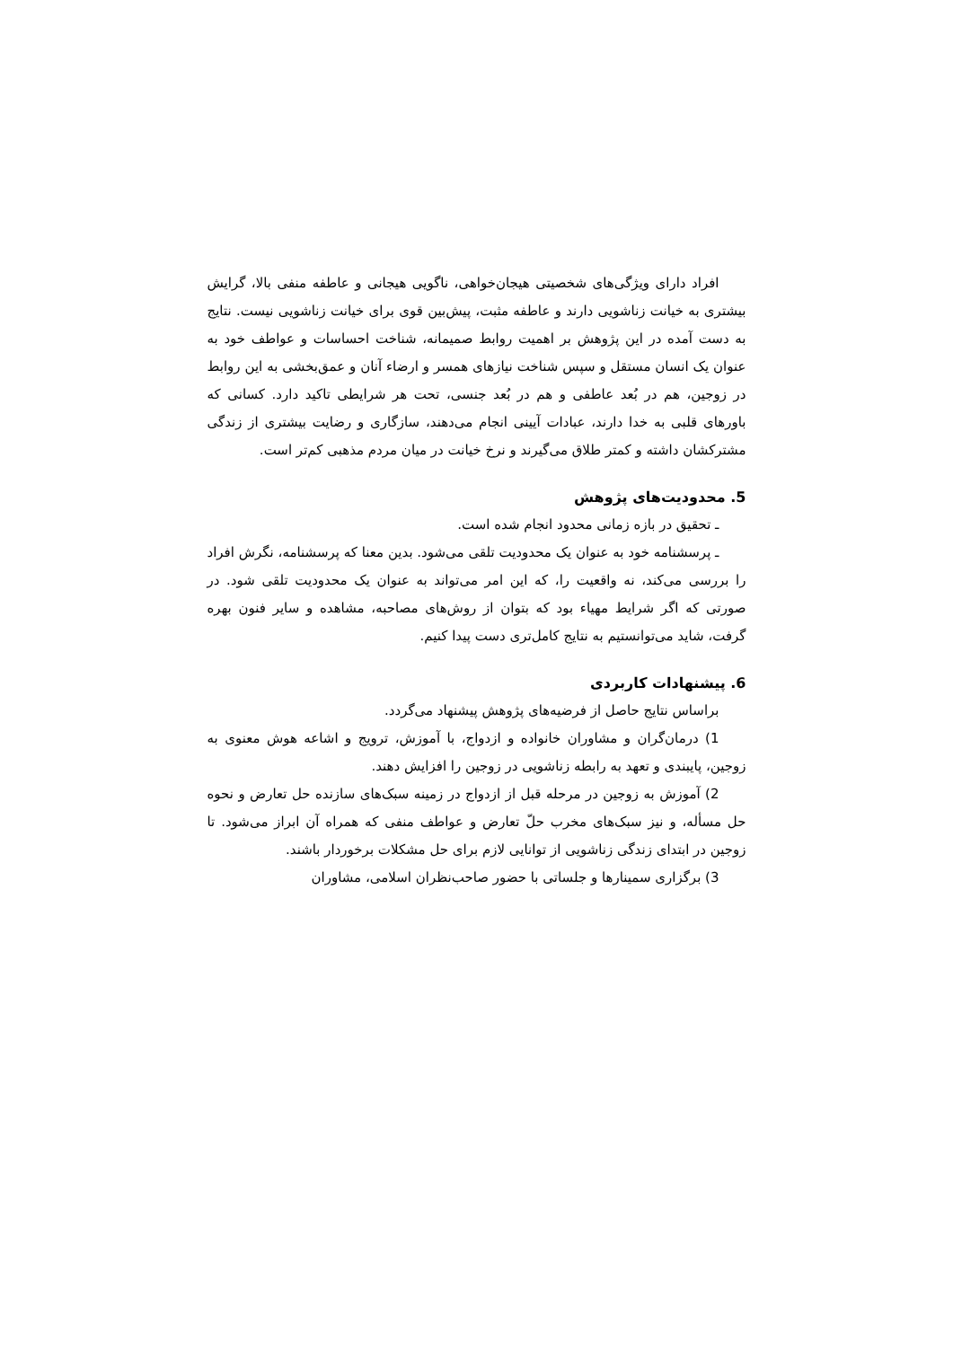افراد دارای ویژگی‌های شخصیتی هیجان‌خواهی، ناگویی هیجانی و عاطفه منفی بالا، گرایش بیشتری به خیانت زناشویی دارند و عاطفه مثبت، پیش‌بین قوی برای خیانت زناشویی نیست. نتایج به دست آمده در این پژوهش بر اهمیت روابط صمیمانه، شناخت احساسات و عواطف خود به عنوان یک انسان مستقل و سپس شناخت نیازهای همسر و ارضاء آنان و عمق‌بخشی به این روابط در زوجین، هم در بُعد عاطفی و هم در بُعد جنسی، تحت هر شرایطی تاکید دارد. کسانی که باورهای قلبی به خدا دارند، عبادات آیینی انجام می‌دهند، سازگاری و رضایت بیشتری از زندگی مشترکشان داشته و کمتر طلاق می‌گیرند و نرخ خیانت در میان مردم مذهبی کم‌تر است.
5. محدودیت‌های پژوهش
ـ تحقیق در بازه زمانی محدود انجام شده است.
ـ پرسشنامه خود به عنوان یک محدودیت تلقی می‌شود. بدین معنا که پرسشنامه، نگرش افراد را بررسی می‌کند، نه واقعیت را، که این امر می‌تواند به عنوان یک محدودیت تلقی شود. در صورتی که اگر شرایط مهیاء بود که بتوان از روش‌های مصاحبه، مشاهده و سایر فنون بهره گرفت، شاید می‌توانستیم به نتایج کامل‌تری دست پیدا کنیم.
6. پیشنهادات کاربردی
براساس نتایج حاصل از فرضیه‌های پژوهش پیشنهاد می‌گردد.
1) درمان‌گران و مشاوران خانواده و ازدواج، با آموزش، ترویج و اشاعه هوش معنوی به زوجین، پایبندی و تعهد به رابطه زناشویی در زوجین را افزایش دهند.
2) آموزش به زوجین در مرحله قبل از ازدواج در زمینه سبک‌های سازنده حل تعارض و نحوه حل مسأله، و نیز سبک‌های مخرب حلّ تعارض و عواطف منفی که همراه آن ابراز می‌شود. تا زوجین در ابتدای زندگی زناشویی از توانایی لازم برای حل مشکلات برخوردار باشند.
3) برگزاری سمینارها و جلساتی با حضور صاحب‌نظران اسلامی، مشاوران